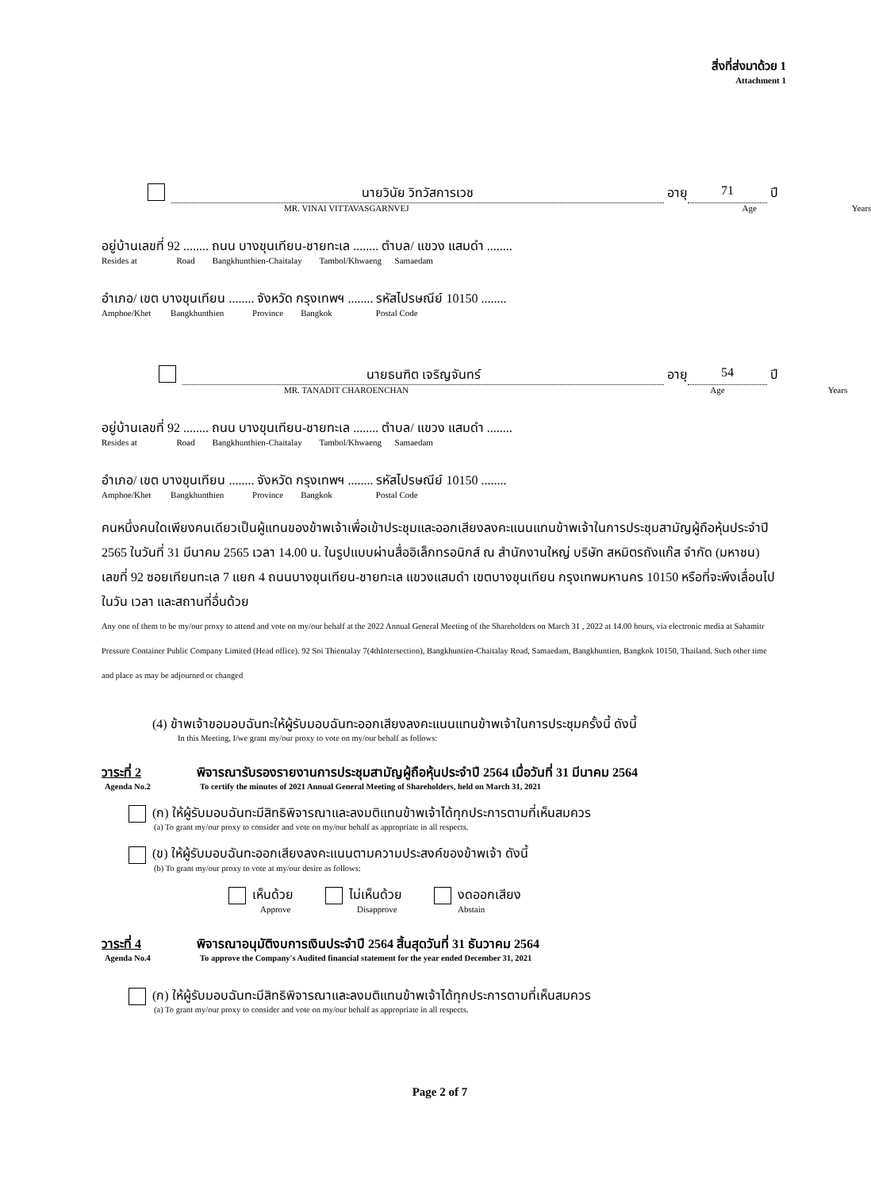สิ่งที่ส่งมาด้วย 1
Attachment 1
นายวินัย วิทวัสการเวช อายุ 71 ปี
MR. VINAI VITTAVASGARNVEJ Age Years
อยู่บ้านเลขที่ 92 ........ ถนน บางขุนเทียน-ชายทะเล ........ ตำบล/ แขวง แสมดำ ........
Resides at Road Bangkhunthien-Chaitalay Tambol/Khwaeng Samaedam
อำเภอ/ เขต บางขุนเทียน ........ จังหวัด กรุงเทพฯ ........ รหัสไปรษณีย์ 10150 ........
Amphoe/Khet Bangkhunthien Province Bangkok Postal Code
นายธนฑิต เจริญจันทร์ อายุ 54 ปี
MR. TANADIT CHAROENCHAN Age Years
อยู่บ้านเลขที่ 92 ........ ถนน บางขุนเทียน-ชายทะเล ........ ตำบล/ แขวง แสมดำ ........
Resides at Road Bangkhunthien-Chaitalay Tambol/Khwaeng Samaedam
อำเภอ/ เขต บางขุนเทียน ........ จังหวัด กรุงเทพฯ ........ รหัสไปรษณีย์ 10150 ........
Amphoe/Khet Bangkhunthien Province Bangkok Postal Code
คนหนึ่งคนใดเพียงคนเดียวเป็นผู้แทนของข้าพเจ้าเพื่อเข้าประชุมและออกเสียงลงคะแนนแทนข้าพเจ้าในการประชุมสามัญผู้ถือหุ้นประจำปี 2565 ในวันที่ 31 มีนาคม 2565 เวลา 14.00 น. ในรูปแบบผ่านสื่ออิเล็กทรอนิกส์ ณ สำนักงานใหญ่ บริษัท สหมิตรถังแก๊ส จำกัด (มหาชน) เลขที่ 92 ซอยเทียนทะเล 7 แยก 4 ถนนบางขุนเทียน-ชายทะเล แขวงแสมดำ เขตบางขุนเทียน กรุงเทพมหานคร 10150 หรือที่จะพึงเลื่อนไปในวัน เวลา และสถานที่อื่นด้วย
Any one of them to be my/our proxy to attend and vote on my/our behalf at the 2022 Annual General Meeting of the Shareholders on March 31 , 2022 at 14.00 hours, via electronic media at Sahamitr Pressure Container Public Company Limited (Head office). 92 Soi Thientalay 7(4thIntersection), Bangkhuntien-Chaitalay Road, Samaedam, Bangkhuntien, Bangkok 10150, Thailand. Such other time and place as may be adjourned or changed
(4) ข้าพเจ้าขอมอบฉันทะให้ผู้รับมอบฉันทะออกเสียงลงคะแนนแทนข้าพเจ้าในการประชุมครั้งนี้ ดังนี้
In this Meeting, I/we grant my/our proxy to vote on my/our behalf as follows:
วาระที่ 2 พิจารณารับรองรายงานการประชุมสามัญผู้ถือหุ้นประจำปี 2564 เมื่อวันที่ 31 มีนาคม 2564
Agenda No.2 To certify the minutes of 2021 Annual General Meeting of Shareholders, held on March 31, 2021
(ก) ให้ผู้รับมอบฉันทะมีสิทธิพิจารณาและลงมติแทนข้าพเจ้าได้ทุกประการตามที่เห็นสมควร
(a) To grant my/our proxy to consider and vote on my/our behalf as appropriate in all respects.
(ข) ให้ผู้รับมอบฉันทะออกเสียงลงคะแนนตามความประสงค์ของข้าพเจ้า ดังนี้
(b) To grant my/our proxy to vote at my/our desire as follows:
เห็นด้วย
Approve
ไม่เห็นด้วย
Disapprove
งดออกเสียง
Abstain
วาระที่ 4 พิจารณาอนุมัติงบการเงินประจำปี 2564 สิ้นสุดวันที่ 31 ธันวาคม 2564
Agenda No.4 To approve the Company's Audited financial statement for the year ended December 31, 2021
(ก) ให้ผู้รับมอบฉันทะมีสิทธิพิจารณาและลงมติแทนข้าพเจ้าได้ทุกประการตามที่เห็นสมควร
(a) To grant my/our proxy to consider and vote on my/our behalf as appropriate in all respects.
Page 2 of 7